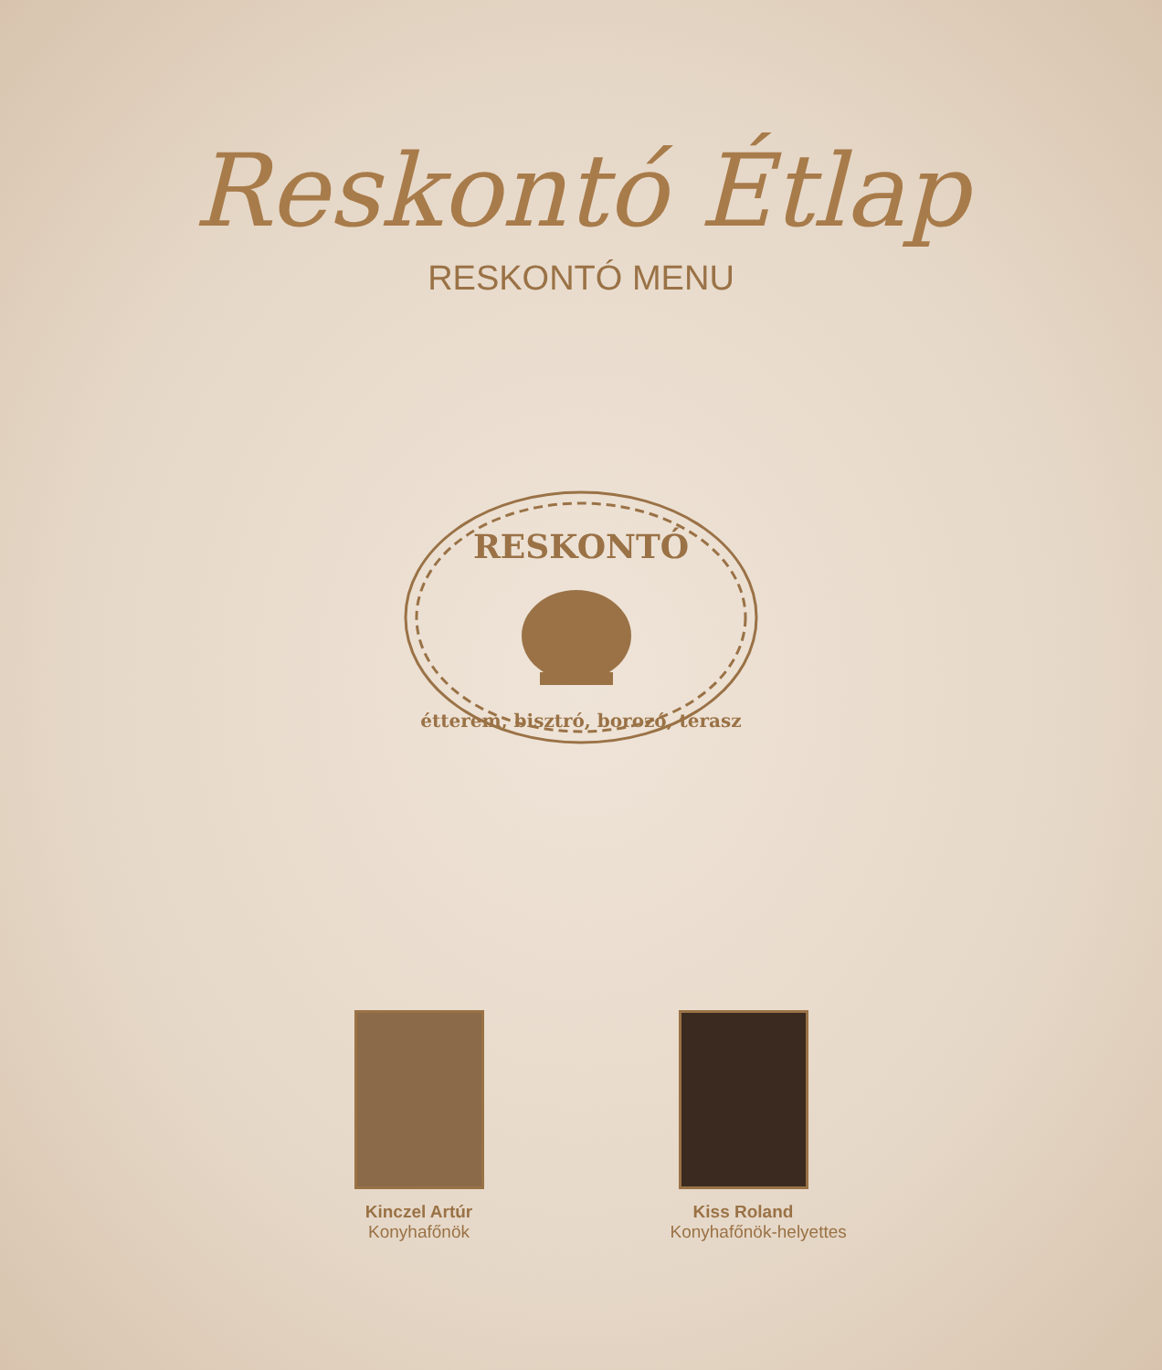Reskontó Étlap
RESKONTÓ MENU
RESKONTÓ
étterem, bisztró, borozó, terasz
Kinczel Artúr
Konyhafőnök
Kiss Roland
Konyhafőnök-helyettes